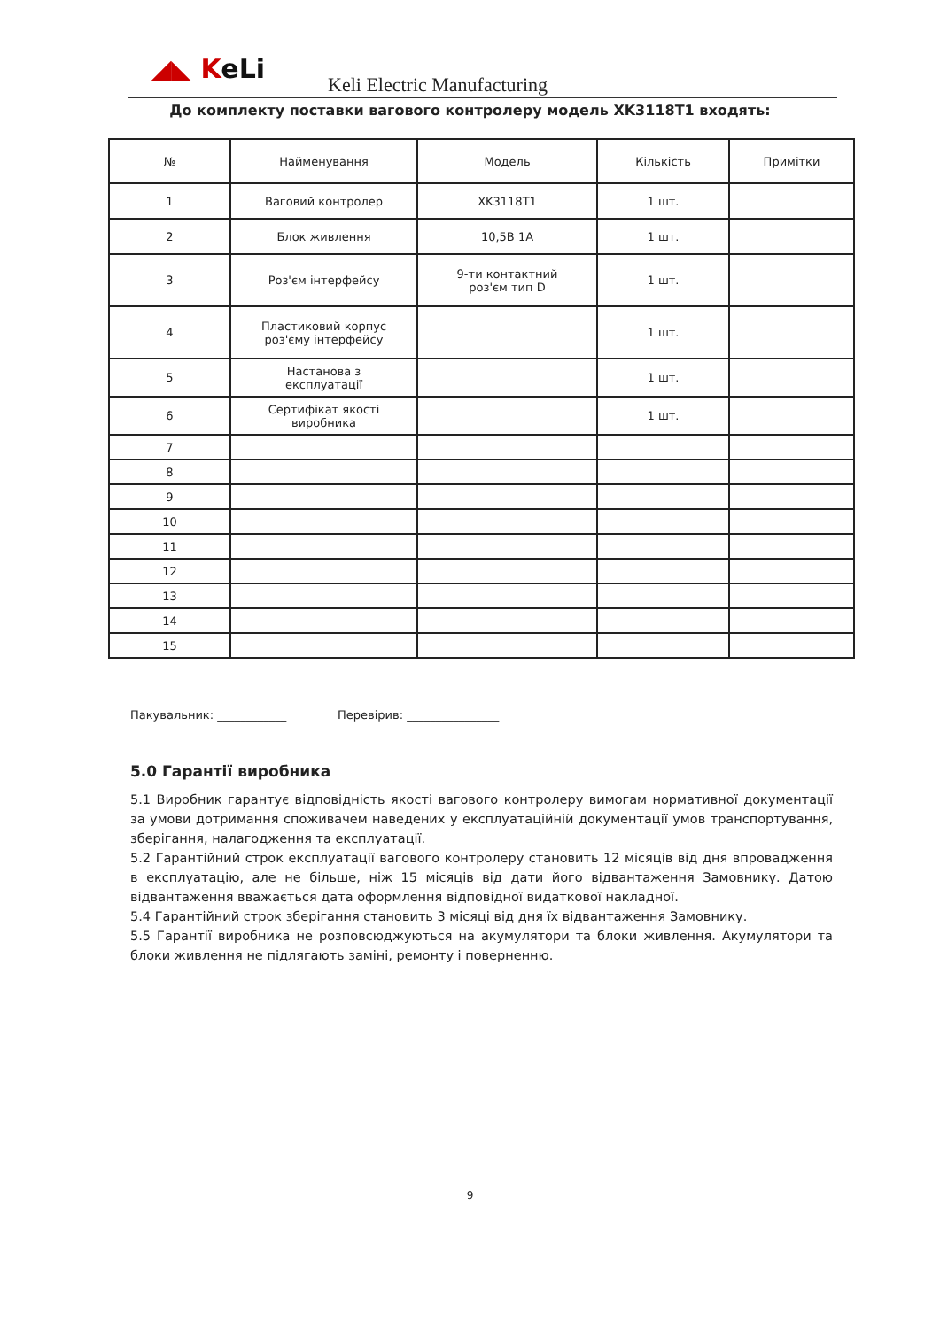◢◣ KeLi
Keli Electric Manufacturing
До комплекту поставки вагового контролеру модель XK3118T1 входять:
| № | Найменування | Модель | Кількість | Примітки |
| --- | --- | --- | --- | --- |
| 1 | Ваговий контролер | XK3118T1 | 1 шт. | |
| 2 | Блок живлення | 10,5В 1А | 1 шт. | |
| 3 | Роз'єм інтерфейсу | 9-ти контактний роз'єм тип D | 1 шт. | |
| 4 | Пластиковий корпус роз'єму інтерфейсу | | 1 шт. | |
| 5 | Настанова з експлуатації | | 1 шт. | |
| 6 | Сертифікат якості виробника | | 1 шт. | |
| 7 | | | | |
| 8 | | | | |
| 9 | | | | |
| 10 | | | | |
| 11 | | | | |
| 12 | | | | |
| 13 | | | | |
| 14 | | | | |
| 15 | | | | |
Пакувальник: ____________ Перевірив: ________________
5.0 Гарантії виробника
5.1 Виробник гарантує відповідність якості вагового контролеру вимогам нормативної документації за умови дотримання споживачем наведених у експлуатаційній документації умов транспортування, зберігання, налагодження та експлуатації.
5.2 Гарантійний строк експлуатації вагового контролеру становить 12 місяців від дня впровадження в експлуатацію, але не більше, ніж 15 місяців від дати його відвантаження Замовнику. Датою відвантаження вважається дата оформлення відповідної видаткової накладної.
5.4 Гарантійний строк зберігання становить 3 місяці від дня їх відвантаження Замовнику.
5.5 Гарантії виробника не розповсюджуються на акумулятори та блоки живлення. Акумулятори та блоки живлення не підлягають заміні, ремонту і поверненню.
9